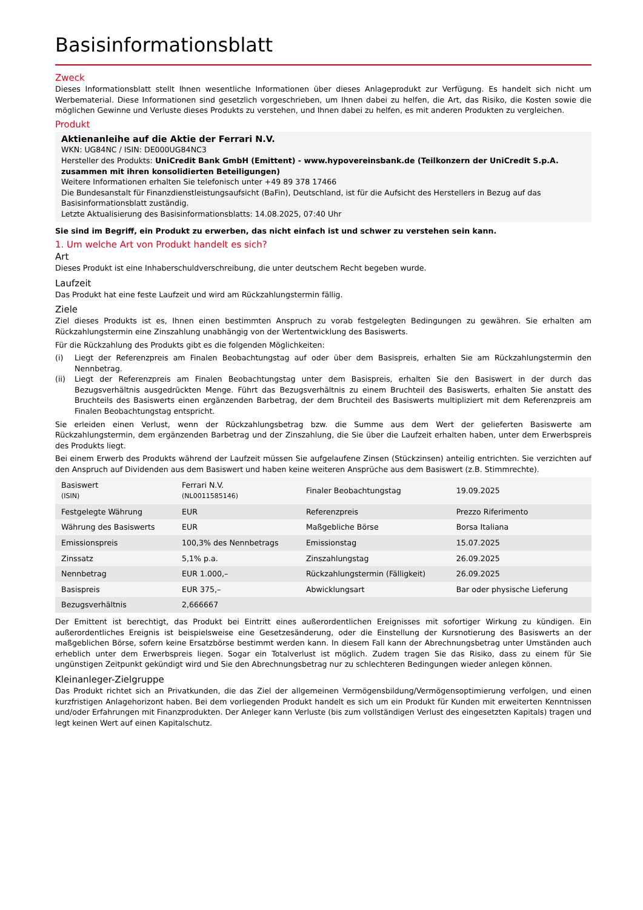Basisinformationsblatt
Zweck
Dieses Informationsblatt stellt Ihnen wesentliche Informationen über dieses Anlageprodukt zur Verfügung. Es handelt sich nicht um Werbematerial. Diese Informationen sind gesetzlich vorgeschrieben, um Ihnen dabei zu helfen, die Art, das Risiko, die Kosten sowie die möglichen Gewinne und Verluste dieses Produkts zu verstehen, und Ihnen dabei zu helfen, es mit anderen Produkten zu vergleichen.
Produkt
Aktienanleihe auf die Aktie der Ferrari N.V.
WKN: UG84NC / ISIN: DE000UG84NC3
Hersteller des Produkts: UniCredit Bank GmbH (Emittent) - www.hypovereinsbank.de (Teilkonzern der UniCredit S.p.A. zusammen mit ihren konsolidierten Beteiligungen)
Weitere Informationen erhalten Sie telefonisch unter +49 89 378 17466
Die Bundesanstalt für Finanzdienstleistungsaufsicht (BaFin), Deutschland, ist für die Aufsicht des Herstellers in Bezug auf das Basisinformationsblatt zuständig.
Letzte Aktualisierung des Basisinformationsblatts: 14.08.2025, 07:40 Uhr
Sie sind im Begriff, ein Produkt zu erwerben, das nicht einfach ist und schwer zu verstehen sein kann.
1. Um welche Art von Produkt handelt es sich?
Art
Dieses Produkt ist eine Inhaberschuldverschreibung, die unter deutschem Recht begeben wurde.
Laufzeit
Das Produkt hat eine feste Laufzeit und wird am Rückzahlungstermin fällig.
Ziele
Ziel dieses Produkts ist es, Ihnen einen bestimmten Anspruch zu vorab festgelegten Bedingungen zu gewähren. Sie erhalten am Rückzahlungstermin eine Zinszahlung unabhängig von der Wertentwicklung des Basiswerts.
Für die Rückzahlung des Produkts gibt es die folgenden Möglichkeiten:
(i) Liegt der Referenzpreis am Finalen Beobachtungstag auf oder über dem Basispreis, erhalten Sie am Rückzahlungstermin den Nennbetrag.
(ii) Liegt der Referenzpreis am Finalen Beobachtungstag unter dem Basispreis, erhalten Sie den Basiswert in der durch das Bezugsverhältnis ausgedrückten Menge. Führt das Bezugsverhältnis zu einem Bruchteil des Basiswerts, erhalten Sie anstatt des Bruchteils des Basiswerts einen ergänzenden Barbetrag, der dem Bruchteil des Basiswerts multipliziert mit dem Referenzpreis am Finalen Beobachtungstag entspricht.
Sie erleiden einen Verlust, wenn der Rückzahlungsbetrag bzw. die Summe aus dem Wert der gelieferten Basiswerte am Rückzahlungstermin, dem ergänzenden Barbetrag und der Zinszahlung, die Sie über die Laufzeit erhalten haben, unter dem Erwerbspreis des Produkts liegt.
Bei einem Erwerb des Produkts während der Laufzeit müssen Sie aufgelaufene Zinsen (Stückzinsen) anteilig entrichten. Sie verzichten auf den Anspruch auf Dividenden aus dem Basiswert und haben keine weiteren Ansprüche aus dem Basiswert (z.B. Stimmrechte).
| Basiswert (ISIN) | Ferrari N.V. (NL0011585146) | Finaler Beobachtungstag | 19.09.2025 |
| Festgelegte Währung | EUR | Referenzpreis | Prezzo Riferimento |
| Währung des Basiswerts | EUR | Maßgebliche Börse | Borsa Italiana |
| Emissionspreis | 100,3% des Nennbetrags | Emissionstag | 15.07.2025 |
| Zinssatz | 5,1% p.a. | Zinszahlungstag | 26.09.2025 |
| Nennbetrag | EUR 1.000,– | Rückzahlungstermin (Fälligkeit) | 26.09.2025 |
| Basispreis | EUR 375,– | Abwicklungsart | Bar oder physische Lieferung |
| Bezugsverhältnis | 2,666667 | | |
Der Emittent ist berechtigt, das Produkt bei Eintritt eines außerordentlichen Ereignisses mit sofortiger Wirkung zu kündigen. Ein außerordentliches Ereignis ist beispielsweise eine Gesetzesänderung, oder die Einstellung der Kursnotierung des Basiswerts an der maßgeblichen Börse, sofern keine Ersatzbörse bestimmt werden kann. In diesem Fall kann der Abrechnungsbetrag unter Umständen auch erheblich unter dem Erwerbspreis liegen. Sogar ein Totalverlust ist möglich. Zudem tragen Sie das Risiko, dass zu einem für Sie ungünstigen Zeitpunkt gekündigt wird und Sie den Abrechnungsbetrag nur zu schlechteren Bedingungen wieder anlegen können.
Kleinanleger-Zielgruppe
Das Produkt richtet sich an Privatkunden, die das Ziel der allgemeinen Vermögensbildung/Vermögensoptimierung verfolgen, und einen kurzfristigen Anlagehorizont haben. Bei dem vorliegenden Produkt handelt es sich um ein Produkt für Kunden mit erweiterten Kenntnissen und/oder Erfahrungen mit Finanzprodukten. Der Anleger kann Verluste (bis zum vollständigen Verlust des eingesetzten Kapitals) tragen und legt keinen Wert auf einen Kapitalschutz.